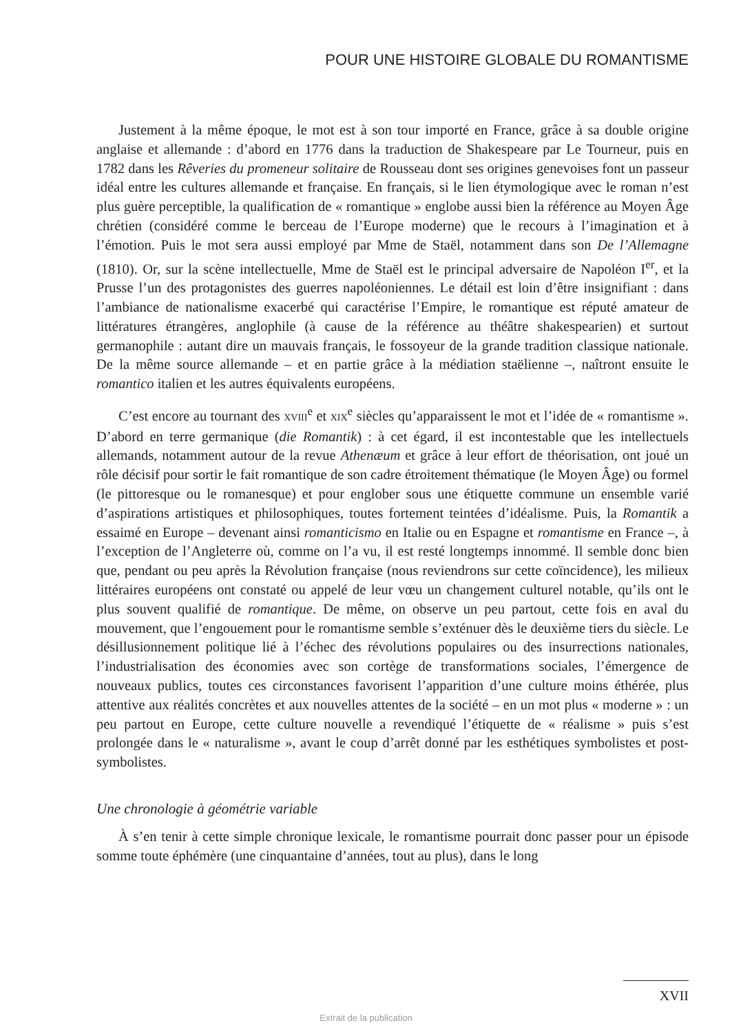POUR UNE HISTOIRE GLOBALE DU ROMANTISME
Justement à la même époque, le mot est à son tour importé en France, grâce à sa double origine anglaise et allemande : d’abord en 1776 dans la traduction de Shakespeare par Le Tourneur, puis en 1782 dans les Rêveries du promeneur solitaire de Rousseau dont ses origines genevoises font un passeur idéal entre les cultures allemande et française. En français, si le lien étymologique avec le roman n’est plus guère perceptible, la qualification de « romantique » englobe aussi bien la référence au Moyen Âge chrétien (considéré comme le berceau de l’Europe moderne) que le recours à l’imagination et à l’émotion. Puis le mot sera aussi employé par Mme de Staël, notamment dans son De l’Allemagne (1810). Or, sur la scène intellectuelle, Mme de Staël est le principal adversaire de Napoléon I<sup>er</sup>, et la Prusse l’un des protagonistes des guerres napoléoniennes. Le détail est loin d’être insignifiant : dans l’ambiance de nationalisme exacerbé qui caractérise l’Empire, le romantique est réputé amateur de littératures étrangères, anglophile (à cause de la référence au théâtre shakespearien) et surtout germanophile : autant dire un mauvais français, le fossoyeur de la grande tradition classique nationale. De la même source allemande – et en partie grâce à la médiation staëlienne –, naîtront ensuite le romantico italien et les autres équivalents européens.
C’est encore au tournant des XVIII<sup>e</sup> et XIX<sup>e</sup> siècles qu’apparaissent le mot et l’idée de « romantisme ». D’abord en terre germanique (die Romantik) : à cet égard, il est incontestable que les intellectuels allemands, notamment autour de la revue Athenæum et grâce à leur effort de théorisation, ont joué un rôle décisif pour sortir le fait romantique de son cadre étroitement thématique (le Moyen Âge) ou formel (le pittoresque ou le romanesque) et pour englober sous une étiquette commune un ensemble varié d’aspirations artistiques et philosophiques, toutes fortement teintées d’idéalisme. Puis, la Romantik a essaimé en Europe – devenant ainsi romanticismo en Italie ou en Espagne et romantisme en France –, à l’exception de l’Angleterre où, comme on l’a vu, il est resté longtemps innommé. Il semble donc bien que, pendant ou peu après la Révolution française (nous reviendrons sur cette coïncidence), les milieux littéraires européens ont constaté ou appelé de leur vœu un changement culturel notable, qu’ils ont le plus souvent qualifié de romantique. De même, on observe un peu partout, cette fois en aval du mouvement, que l’engouement pour le romantisme semble s’exténuer dès le deuxième tiers du siècle. Le désillusionnement politique lié à l’échec des révolutions populaires ou des insurrections nationales, l’industrialisation des économies avec son cortège de transformations sociales, l’émergence de nouveaux publics, toutes ces circonstances favorisent l’apparition d’une culture moins éthérée, plus attentive aux réalités concrètes et aux nouvelles attentes de la société – en un mot plus « moderne » : un peu partout en Europe, cette culture nouvelle a revendiqué l’étiquette de « réalisme » puis s’est prolongée dans le « naturalisme », avant le coup d’arrêt donné par les esthétiques symbolistes et post-symbolistes.
Une chronologie à géométrie variable
À s’en tenir à cette simple chronique lexicale, le romantisme pourrait donc passer pour un épisode somme toute éphémère (une cinquantaine d’années, tout au plus), dans le long
XVII
Extrait de la publication